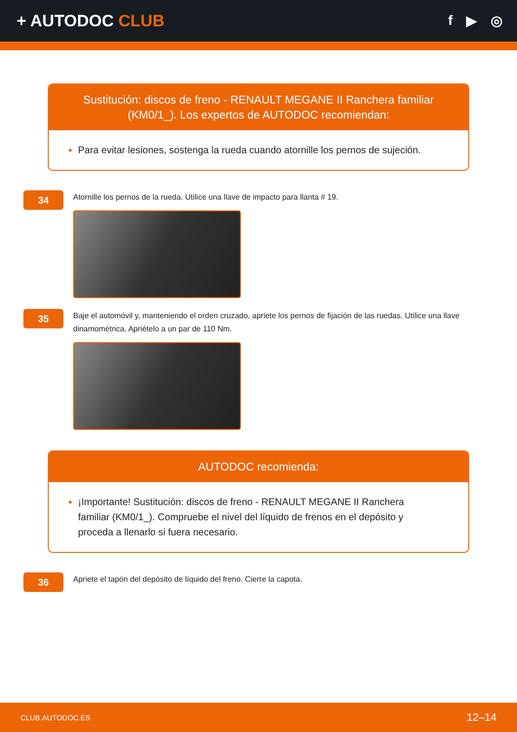+ AUTODOC CLUB
f ▶ ◎
Sustitución: discos de freno - RENAULT MEGANE II Ranchera familiar (KM0/1_). Los expertos de AUTODOC recomiendan:
Para evitar lesiones, sostenga la rueda cuando atornille los pernos de sujeción.
34
Atornille los pernos de la rueda. Utilice una llave de impacto para llanta # 19.
35
Baje el automóvil y, manteniendo el orden cruzado, apriete los pernos de fijación de las ruedas. Utilice una llave dinamométrica. Apriételo a un par de 110 Nm.
AUTODOC recomienda:
¡Importante! Sustitución: discos de freno - RENAULT MEGANE II Ranchera familiar (KM0/1_). Compruebe el nivel del líquido de frenos en el depósito y proceda a llenarlo si fuera necesario.
36
Apriete el tapón del depósito de líquido del freno. Cierre la capota.
CLUB.AUTODOC.ES 12–14